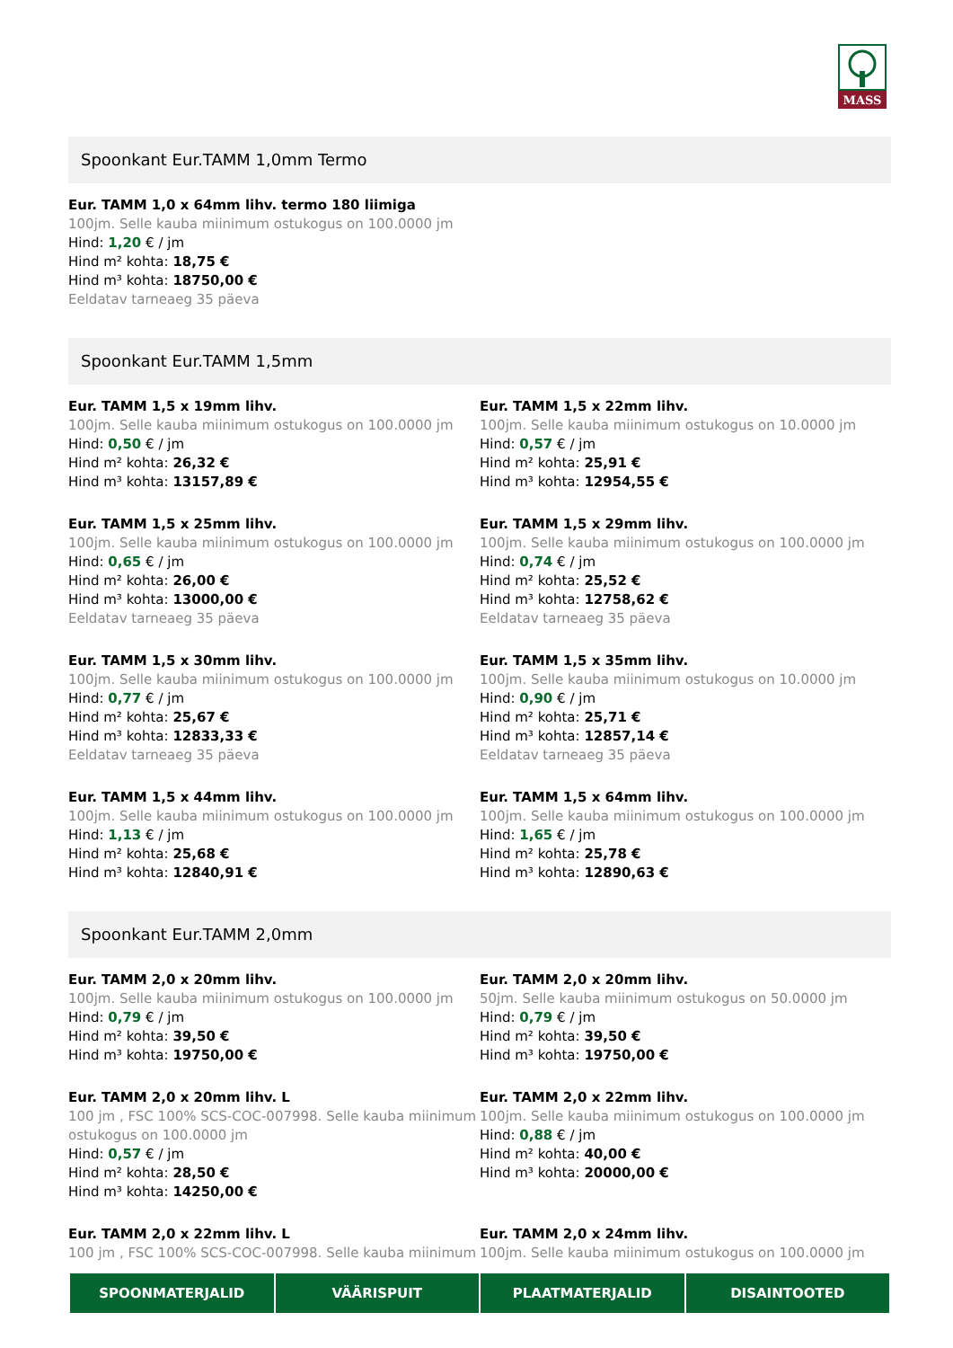MASS
Spoonkant Eur.TAMM 1,0mm Termo
Eur. TAMM 1,0 x 64mm lihv. termo 180 liimiga
100jm. Selle kauba miinimum ostukogus on 100.0000 jm
Hind: 1,20 € / jm
Hind m² kohta: 18,75 €
Hind m³ kohta: 18750,00 €
Eeldatav tarneaeg 35 päeva
Spoonkant Eur.TAMM 1,5mm
Eur. TAMM 1,5 x 19mm lihv.
100jm. Selle kauba miinimum ostukogus on 100.0000 jm
Hind: 0,50 € / jm
Hind m² kohta: 26,32 €
Hind m³ kohta: 13157,89 €
Eur. TAMM 1,5 x 22mm lihv.
100jm. Selle kauba miinimum ostukogus on 10.0000 jm
Hind: 0,57 € / jm
Hind m² kohta: 25,91 €
Hind m³ kohta: 12954,55 €
Eur. TAMM 1,5 x 25mm lihv.
100jm. Selle kauba miinimum ostukogus on 100.0000 jm
Hind: 0,65 € / jm
Hind m² kohta: 26,00 €
Hind m³ kohta: 13000,00 €
Eeldatav tarneaeg 35 päeva
Eur. TAMM 1,5 x 29mm lihv.
100jm. Selle kauba miinimum ostukogus on 100.0000 jm
Hind: 0,74 € / jm
Hind m² kohta: 25,52 €
Hind m³ kohta: 12758,62 €
Eeldatav tarneaeg 35 päeva
Eur. TAMM 1,5 x 30mm lihv.
100jm. Selle kauba miinimum ostukogus on 100.0000 jm
Hind: 0,77 € / jm
Hind m² kohta: 25,67 €
Hind m³ kohta: 12833,33 €
Eeldatav tarneaeg 35 päeva
Eur. TAMM 1,5 x 35mm lihv.
100jm. Selle kauba miinimum ostukogus on 10.0000 jm
Hind: 0,90 € / jm
Hind m² kohta: 25,71 €
Hind m³ kohta: 12857,14 €
Eeldatav tarneaeg 35 päeva
Eur. TAMM 1,5 x 44mm lihv.
100jm. Selle kauba miinimum ostukogus on 100.0000 jm
Hind: 1,13 € / jm
Hind m² kohta: 25,68 €
Hind m³ kohta: 12840,91 €
Eur. TAMM 1,5 x 64mm lihv.
100jm. Selle kauba miinimum ostukogus on 100.0000 jm
Hind: 1,65 € / jm
Hind m² kohta: 25,78 €
Hind m³ kohta: 12890,63 €
Spoonkant Eur.TAMM 2,0mm
Eur. TAMM 2,0 x 20mm lihv.
100jm. Selle kauba miinimum ostukogus on 100.0000 jm
Hind: 0,79 € / jm
Hind m² kohta: 39,50 €
Hind m³ kohta: 19750,00 €
Eur. TAMM 2,0 x 20mm lihv.
50jm. Selle kauba miinimum ostukogus on 50.0000 jm
Hind: 0,79 € / jm
Hind m² kohta: 39,50 €
Hind m³ kohta: 19750,00 €
Eur. TAMM 2,0 x 20mm lihv. L
100 jm , FSC 100% SCS-COC-007998. Selle kauba miinimum ostukogus on 100.0000 jm
Hind: 0,57 € / jm
Hind m² kohta: 28,50 €
Hind m³ kohta: 14250,00 €
Eur. TAMM 2,0 x 22mm lihv.
100jm. Selle kauba miinimum ostukogus on 100.0000 jm
Hind: 0,88 € / jm
Hind m² kohta: 40,00 €
Hind m³ kohta: 20000,00 €
Eur. TAMM 2,0 x 22mm lihv. L
100 jm , FSC 100% SCS-COC-007998. Selle kauba miinimum
Eur. TAMM 2,0 x 24mm lihv.
100jm. Selle kauba miinimum ostukogus on 100.0000 jm
SPOONMATERJALID VÄÄRISPUIT PLAATMATERJALID DISAINTOOTED